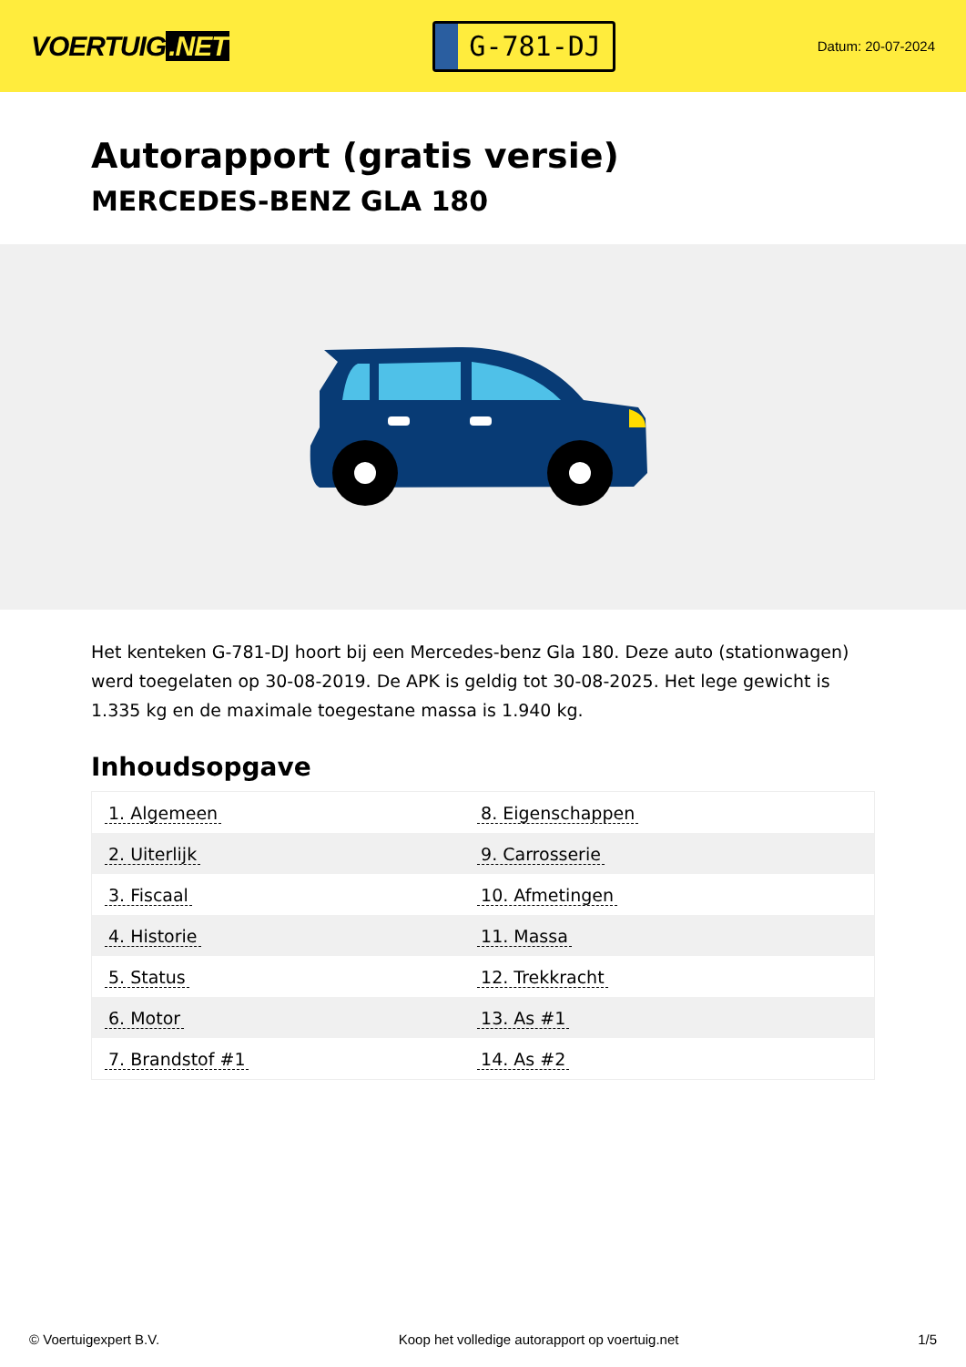VOERTUIG.NET
G-781-DJ
Datum: 20-07-2024
Autorapport (gratis versie)
MERCEDES-BENZ GLA 180
Het kenteken G-781-DJ hoort bij een Mercedes-benz Gla 180. Deze auto (stationwagen) werd toegelaten op 30-08-2019. De APK is geldig tot 30-08-2025. Het lege gewicht is 1.335 kg en de maximale toegestane massa is 1.940 kg.
Inhoudsopgave
| 1. Algemeen | 8. Eigenschappen |
| 2. Uiterlijk | 9. Carrosserie |
| 3. Fiscaal | 10. Afmetingen |
| 4. Historie | 11. Massa |
| 5. Status | 12. Trekkracht |
| 6. Motor | 13. As #1 |
| 7. Brandstof #1 | 14. As #2 |
© Voertuigexpert B.V. Koop het volledige autorapport op voertuig.net 1/5